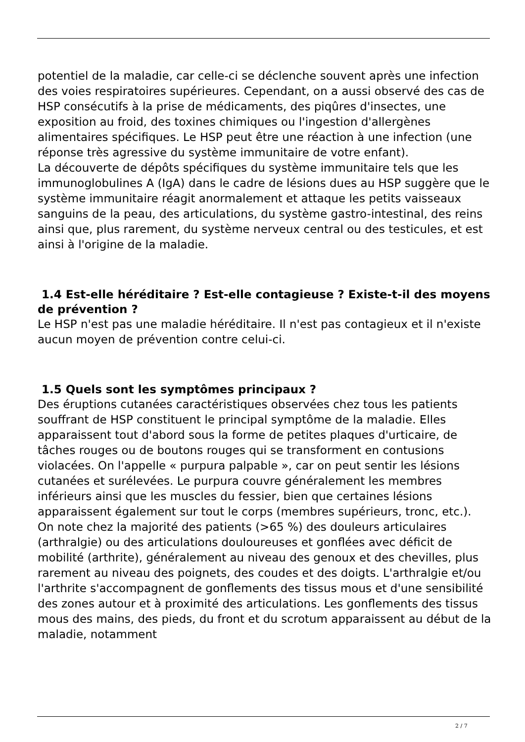potentiel de la maladie, car celle-ci se déclenche souvent après une infection des voies respiratoires supérieures. Cependant, on a aussi observé des cas de HSP consécutifs à la prise de médicaments, des piqûres d'insectes, une exposition au froid, des toxines chimiques ou l'ingestion d'allergènes alimentaires spécifiques. Le HSP peut être une réaction à une infection (une réponse très agressive du système immunitaire de votre enfant).
La découverte de dépôts spécifiques du système immunitaire tels que les immunoglobulines A (IgA) dans le cadre de lésions dues au HSP suggère que le système immunitaire réagit anormalement et attaque les petits vaisseaux sanguins de la peau, des articulations, du système gastro-intestinal, des reins ainsi que, plus rarement, du système nerveux central ou des testicules, et est ainsi à l'origine de la maladie.
1.4 Est-elle héréditaire ? Est-elle contagieuse ? Existe-t-il des moyens de prévention ?
Le HSP n'est pas une maladie héréditaire. Il n'est pas contagieux et il n'existe aucun moyen de prévention contre celui-ci.
1.5 Quels sont les symptômes principaux ?
Des éruptions cutanées caractéristiques observées chez tous les patients souffrant de HSP constituent le principal symptôme de la maladie. Elles apparaissent tout d'abord sous la forme de petites plaques d'urticaire, de tâches rouges ou de boutons rouges qui se transforment en contusions violacées. On l'appelle « purpura palpable », car on peut sentir les lésions cutanées et surélevées. Le purpura couvre généralement les membres inférieurs ainsi que les muscles du fessier, bien que certaines lésions apparaissent également sur tout le corps (membres supérieurs, tronc, etc.).
On note chez la majorité des patients (>65 %) des douleurs articulaires (arthralgie) ou des articulations douloureuses et gonflées avec déficit de mobilité (arthrite), généralement au niveau des genoux et des chevilles, plus rarement au niveau des poignets, des coudes et des doigts. L'arthralgie et/ou l'arthrite s'accompagnent de gonflements des tissus mous et d'une sensibilité des zones autour et à proximité des articulations. Les gonflements des tissus mous des mains, des pieds, du front et du scrotum apparaissent au début de la maladie, notamment
2 / 7